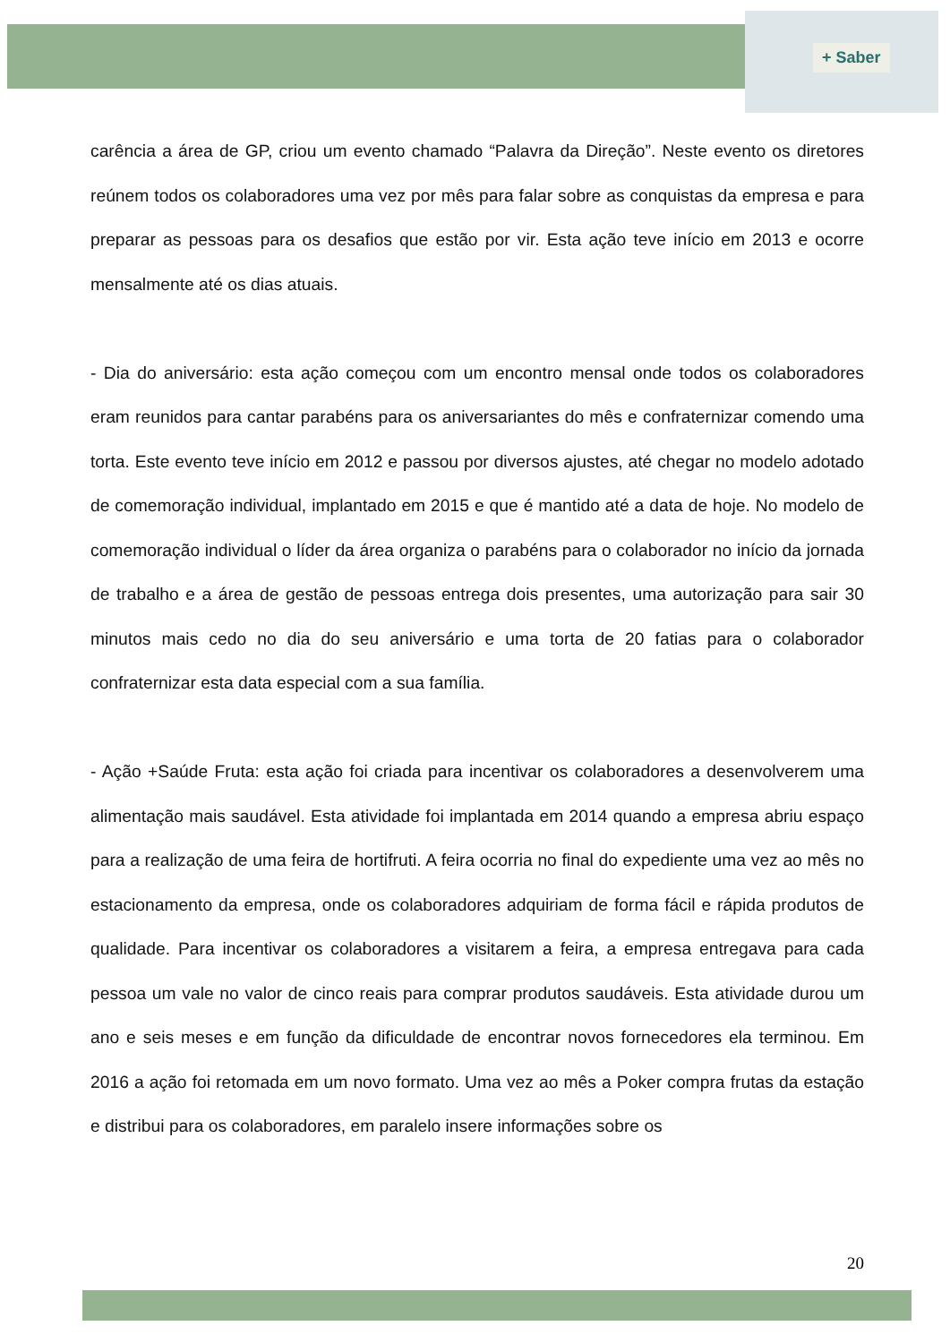+ Saber
carência a área de GP, criou um evento chamado “Palavra da Direção”. Neste evento os diretores reúnem todos os colaboradores uma vez por mês para falar sobre as conquistas da empresa e para preparar as pessoas para os desafios que estão por vir. Esta ação teve início em 2013 e ocorre mensalmente até os dias atuais.
- Dia do aniversário: esta ação começou com um encontro mensal onde todos os colaboradores eram reunidos para cantar parabéns para os aniversariantes do mês e confraternizar comendo uma torta. Este evento teve início em 2012 e passou por diversos ajustes, até chegar no modelo adotado de comemoração individual, implantado em 2015 e que é mantido até a data de hoje. No modelo de comemoração individual o líder da área organiza o parabéns para o colaborador no início da jornada de trabalho e a área de gestão de pessoas entrega dois presentes, uma autorização para sair 30 minutos mais cedo no dia do seu aniversário e uma torta de 20 fatias para o colaborador confraternizar esta data especial com a sua família.
- Ação +Saúde Fruta: esta ação foi criada para incentivar os colaboradores a desenvolverem uma alimentação mais saudável. Esta atividade foi implantada em 2014 quando a empresa abriu espaço para a realização de uma feira de hortifruti. A feira ocorria no final do expediente uma vez ao mês no estacionamento da empresa, onde os colaboradores adquiriam de forma fácil e rápida produtos de qualidade. Para incentivar os colaboradores a visitarem a feira, a empresa entregava para cada pessoa um vale no valor de cinco reais para comprar produtos saudáveis. Esta atividade durou um ano e seis meses e em função da dificuldade de encontrar novos fornecedores ela terminou. Em 2016 a ação foi retomada em um novo formato. Uma vez ao mês a Poker compra frutas da estação e distribui para os colaboradores, em paralelo insere informações sobre os
20